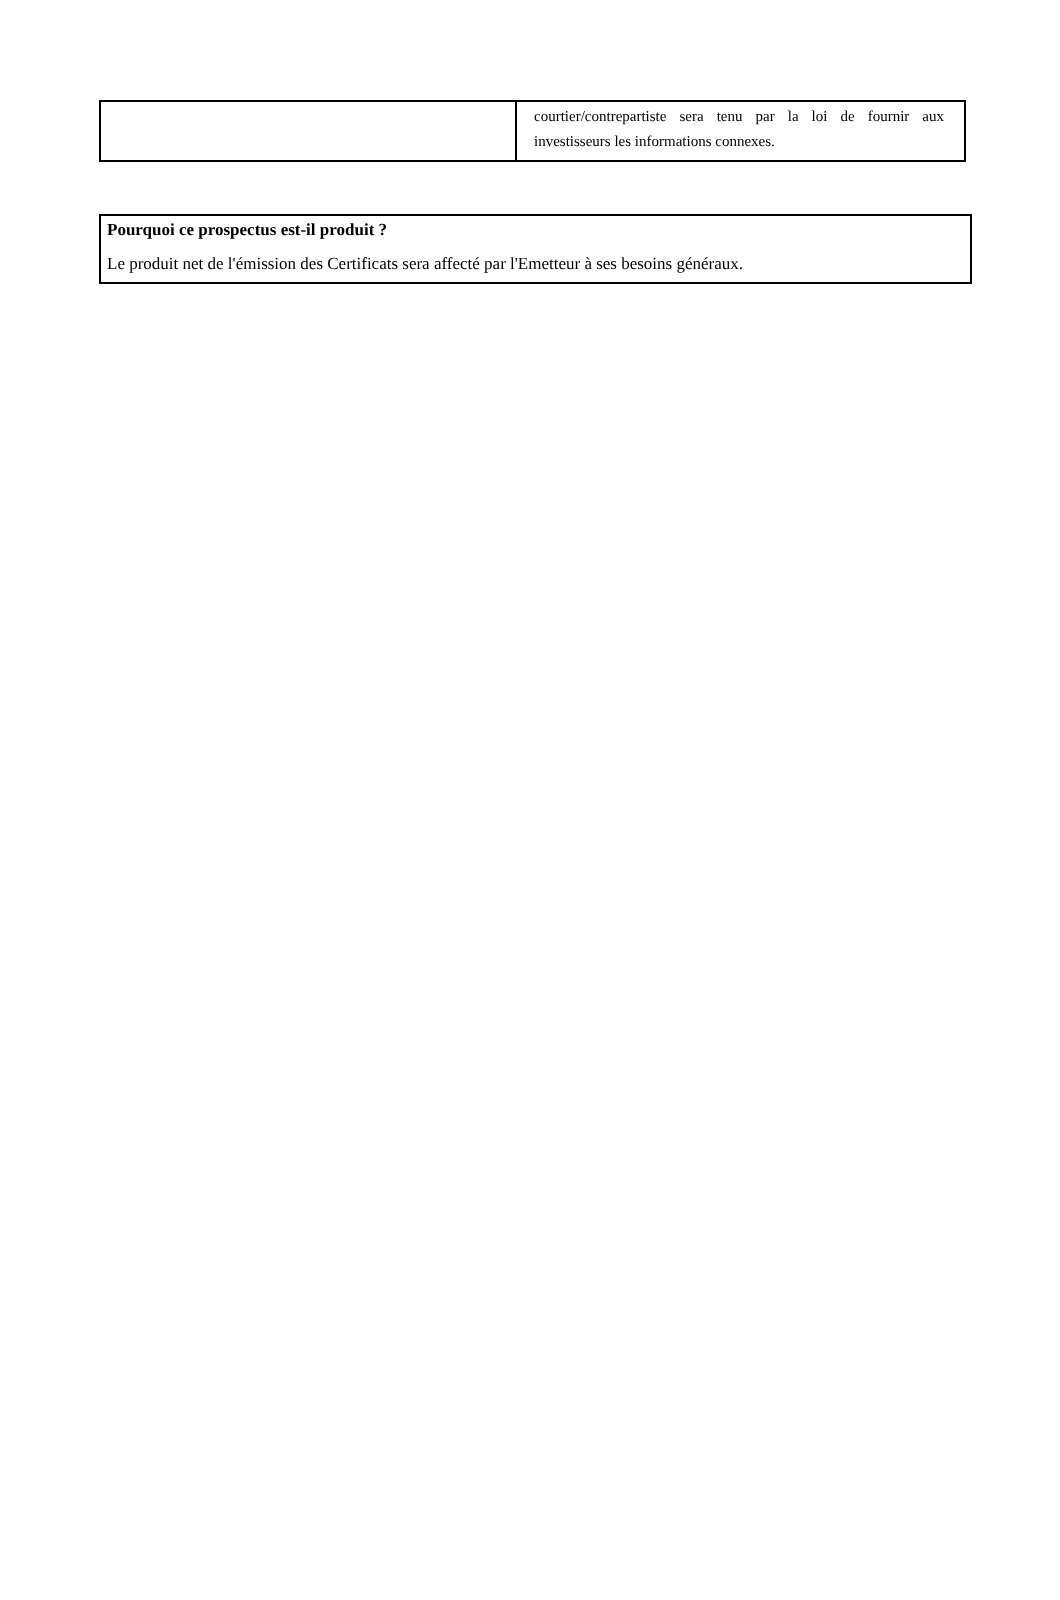| | courtier/contrepartiste sera tenu par la loi de fournir aux investisseurs les informations connexes. |
Pourquoi ce prospectus est-il produit ?
Le produit net de l'émission des Certificats sera affecté par l'Emetteur à ses besoins généraux.